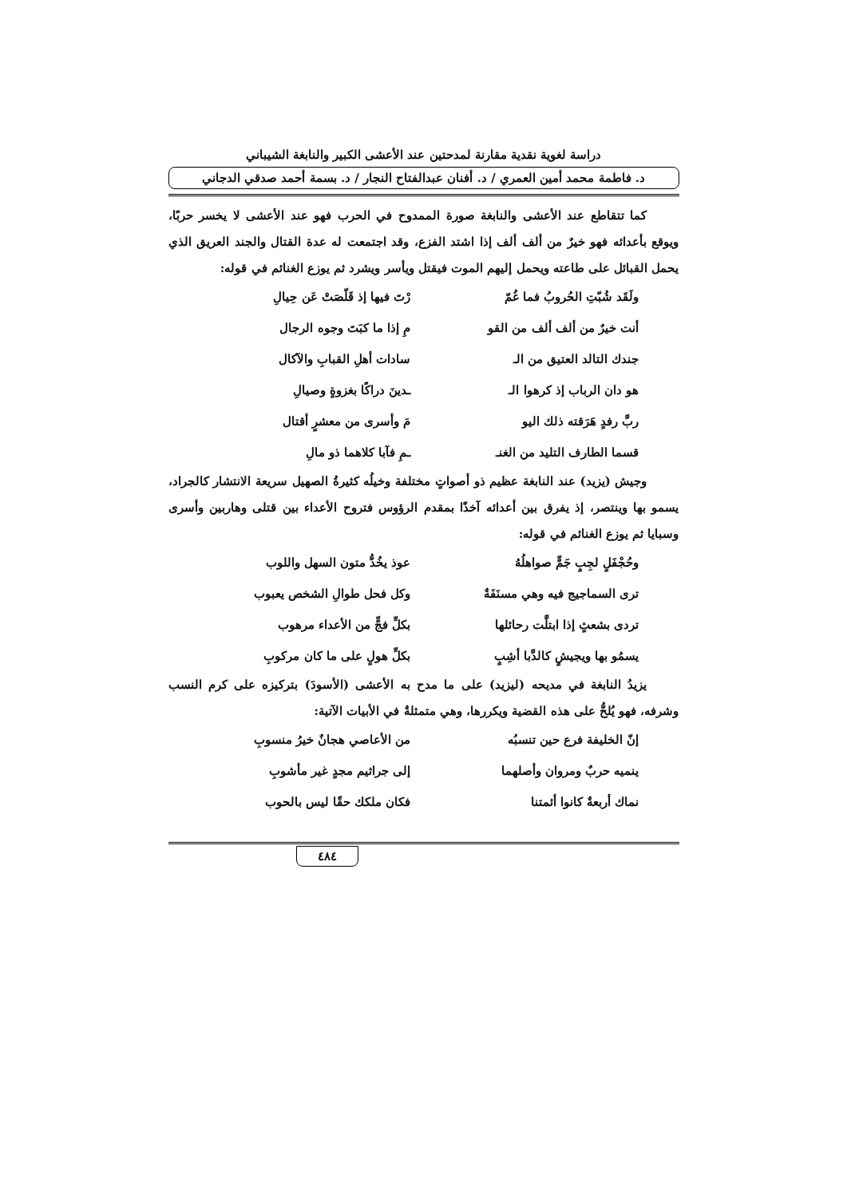دراسة لغوية نقدية مقارنة لمدحتين عند الأعشى الكبير والنابغة الشيباني
د. فاطمة محمد أمين العمري / د. أفنان عبدالفتاح النجار / د. بسمة أحمد صدقي الدجاني
كما تتقاطع عند الأعشى والنابغة صورة الممدوح في الحرب فهو عند الأعشى لا يخسر حربًا، ويوقع بأعدائه فهو خيرٌ من ألف ألف إذا اشتد الفزع، وقد اجتمعت له عدة القتال والجند العريق الذي يحمل القبائل على طاعته ويحمل إليهم الموت فيقتل ويأسر ويشرد ثم يوزع الغنائم في قوله:
ولَقَد شُبّتِ الحُروبُ فما غُمّ رْتَ فيها إذ قَلّصَتْ عَن حِيالِ
أنت خيرٌ من ألف ألف من القو مِ إذا ما كبَتَ وجوه الرجال
جندك التالد العتيق من الـ سادات أهلِ القبابِ والآكال
هو دان الرباب إذ كرهوا الـ ـدينَ دراكًا بغزوةٍ وصيالِ
ربَّ رفدٍ هَرَقته ذلك اليو مَ وأسرى من معشرٍ أقتال
قسما الطارف التليد من الغنـ ـمِ فآبا كلاهما ذو مالِ
وجيش (يزيد) عند النابغة عظيم ذو أصواتٍ مختلفة وخيلُه كثيرةُ الصهيل سريعة الانتشار كالجراد، يسمو بها وينتصر، إذ يفرق بين أعدائه آخذًا بمقدم الرؤوس فتروح الأعداء بين قتلى وهاربين وأسرى وسبايا ثم يوزع الغنائم في قوله:
وحُجْفَلٍ لجِبٍ جَمٍّ صواهلُهُ عوذ يخُدُّ متون السهل واللوب
ترى السماجيج فيه وهي مسنَفَةٌ وكل فحل طوالِ الشخص يعبوب
تردى بشعثٍ إذا ابتلَّت رحائلها بكلِّ فجٍّ من الأعداء مرهوب
يسمُو بها ويجيشٍ كالدَّبا أشِبٍ بكلِّ هولٍ على ما كان مركوبِ
يزيدُ النابغة في مديحه (ليزيد) على ما مدح به الأعشى (الأسودَ) بتركيزه على كرم النسب وشرفه، فهو يُلحُّ على هذه القضية ويكررها، وهي متمثلةٌ في الأبيات الآتية:
إنّ الخليفة فرع حين تنسبُه من الأعاصي هجانٌ خيرُ منسوبِ
ينميه حربٌ ومروان وأصلهما إلى جراثيم مجدٍ غير مأشوبِ
نماك أربعةٌ كانوا أئمتنا فكان ملكك حقًا ليس بالحوب
٤٨٤